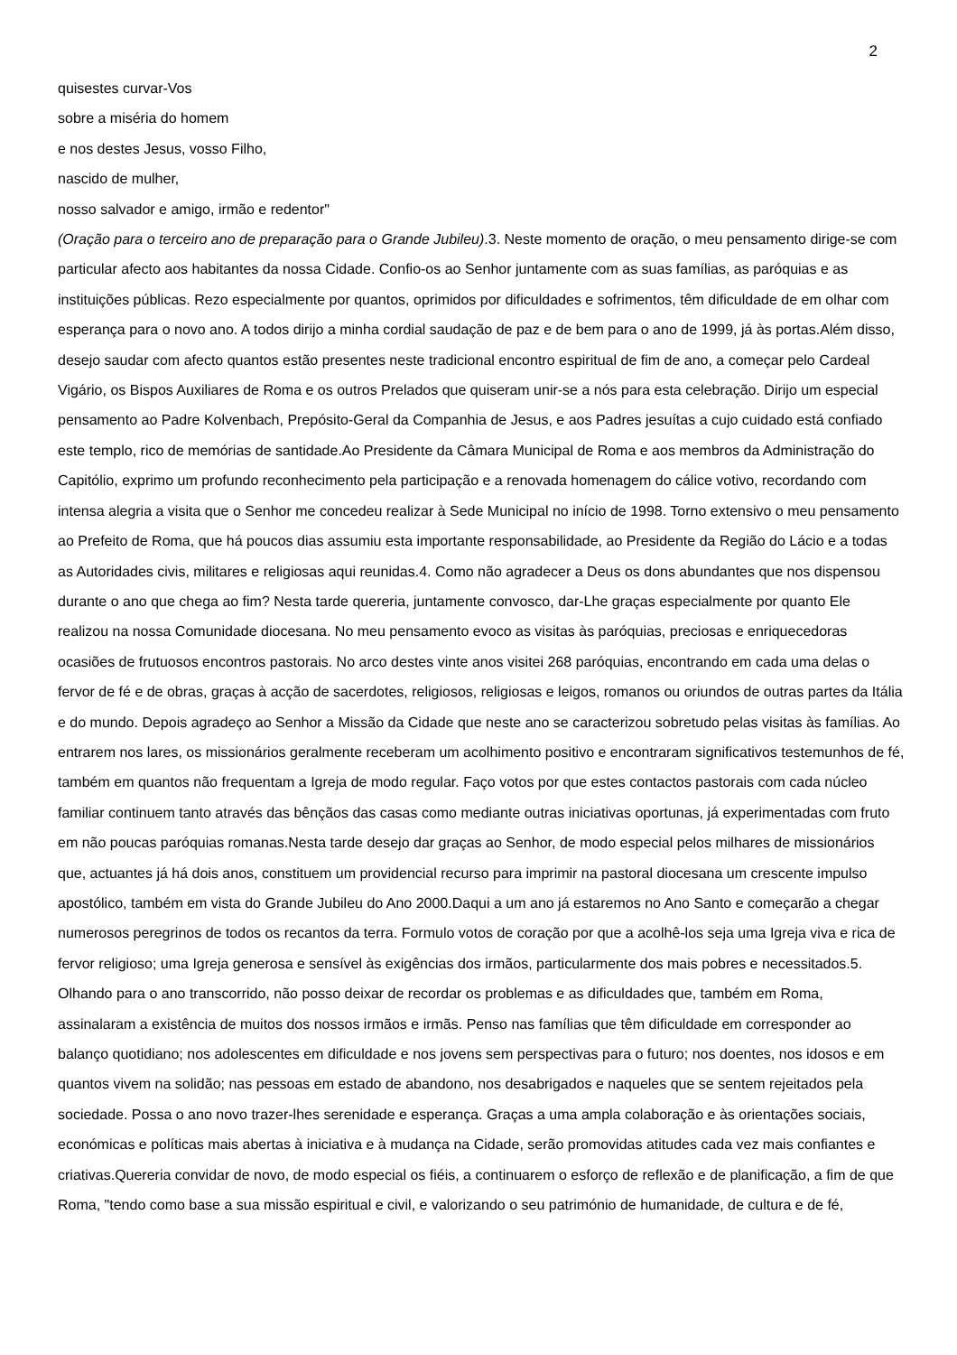2
quisestes curvar-Vos
sobre a miséria do homem
e nos destes Jesus, vosso Filho,
nascido de mulher,
nosso salvador e amigo, irmão e redentor"
(Oração para o terceiro ano de preparação para o Grande Jubileu).3. Neste momento de oração, o meu pensamento dirige-se com particular afecto aos habitantes da nossa Cidade. Confio-os ao Senhor juntamente com as suas famílias, as paróquias e as instituições públicas. Rezo especialmente por quantos, oprimidos por dificuldades e sofrimentos, têm dificuldade de em olhar com esperança para o novo ano. A todos dirijo a minha cordial saudação de paz e de bem para o ano de 1999, já às portas.Além disso, desejo saudar com afecto quantos estão presentes neste tradicional encontro espiritual de fim de ano, a começar pelo Cardeal Vigário, os Bispos Auxiliares de Roma e os outros Prelados que quiseram unir-se a nós para esta celebração. Dirijo um especial pensamento ao Padre Kolvenbach, Prepósito-Geral da Companhia de Jesus, e aos Padres jesuítas a cujo cuidado está confiado este templo, rico de memórias de santidade.Ao Presidente da Câmara Municipal de Roma e aos membros da Administração do Capitólio, exprimo um profundo reconhecimento pela participação e a renovada homenagem do cálice votivo, recordando com intensa alegria a visita que o Senhor me concedeu realizar à Sede Municipal no início de 1998. Torno extensivo o meu pensamento ao Prefeito de Roma, que há poucos dias assumiu esta importante responsabilidade, ao Presidente da Região do Lácio e a todas as Autoridades civis, militares e religiosas aqui reunidas.4. Como não agradecer a Deus os dons abundantes que nos dispensou durante o ano que chega ao fim? Nesta tarde quereria, juntamente convosco, dar-Lhe graças especialmente por quanto Ele realizou na nossa Comunidade diocesana. No meu pensamento evoco as visitas às paróquias, preciosas e enriquecedoras ocasiões de frutuosos encontros pastorais. No arco destes vinte anos visitei 268 paróquias, encontrando em cada uma delas o fervor de fé e de obras, graças à acção de sacerdotes, religiosos, religiosas e leigos, romanos ou oriundos de outras partes da Itália e do mundo. Depois agradeço ao Senhor a Missão da Cidade que neste ano se caracterizou sobretudo pelas visitas às famílias. Ao entrarem nos lares, os missionários geralmente receberam um acolhimento positivo e encontraram significativos testemunhos de fé, também em quantos não frequentam a Igreja de modo regular. Faço votos por que estes contactos pastorais com cada núcleo familiar continuem tanto através das bênçãos das casas como mediante outras iniciativas oportunas, já experimentadas com fruto em não poucas paróquias romanas.Nesta tarde desejo dar graças ao Senhor, de modo especial pelos milhares de missionários que, actuantes já há dois anos, constituem um providencial recurso para imprimir na pastoral diocesana um crescente impulso apostólico, também em vista do Grande Jubileu do Ano 2000.Daqui a um ano já estaremos no Ano Santo e começarão a chegar numerosos peregrinos de todos os recantos da terra. Formulo votos de coração por que a acolhê-los seja uma Igreja viva e rica de fervor religioso; uma Igreja generosa e sensível às exigências dos irmãos, particularmente dos mais pobres e necessitados.5. Olhando para o ano transcorrido, não posso deixar de recordar os problemas e as dificuldades que, também em Roma, assinalaram a existência de muitos dos nossos irmãos e irmãs. Penso nas famílias que têm dificuldade em corresponder ao balanço quotidiano; nos adolescentes em dificuldade e nos jovens sem perspectivas para o futuro; nos doentes, nos idosos e em quantos vivem na solidão; nas pessoas em estado de abandono, nos desabrigados e naqueles que se sentem rejeitados pela sociedade. Possa o ano novo trazer-lhes serenidade e esperança. Graças a uma ampla colaboração e às orientações sociais, económicas e políticas mais abertas à iniciativa e à mudança na Cidade, serão promovidas atitudes cada vez mais confiantes e criativas.Quereria convidar de novo, de modo especial os fiéis, a continuarem o esforço de reflexão e de planificação, a fim de que Roma, "tendo como base a sua missão espiritual e civil, e valorizando o seu património de humanidade, de cultura e de fé,